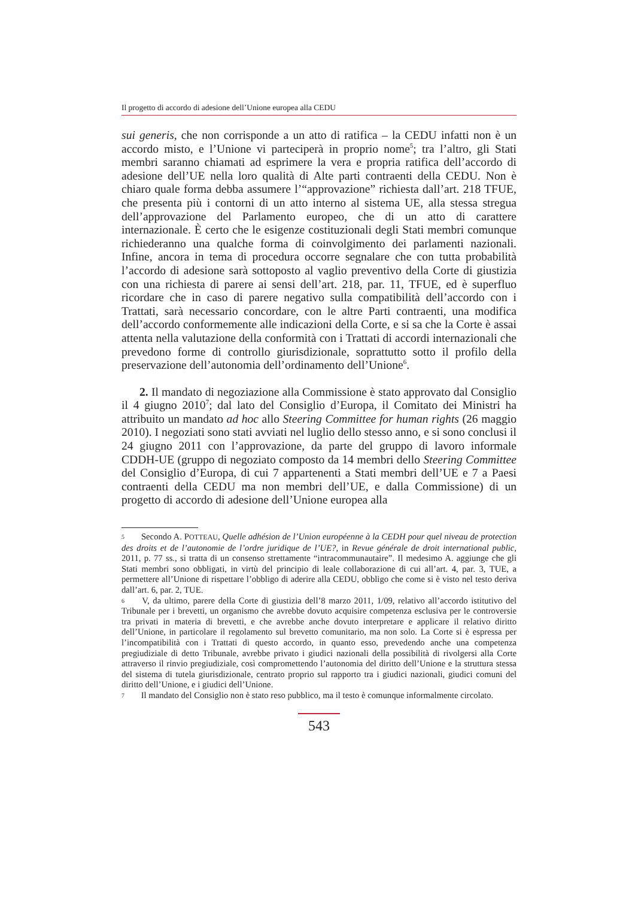Il progetto di accordo di adesione dell’Unione europea alla CEDU
sui generis, che non corrisponde a un atto di ratifica – la CEDU infatti non è un accordo misto, e l’Unione vi parteciperà in proprio nome<sup>5</sup>; tra l’altro, gli Stati membri saranno chiamati ad esprimere la vera e propria ratifica dell’accordo di adesione dell’UE nella loro qualità di Alte parti contraenti della CEDU. Non è chiaro quale forma debba assumere l’“approvazione” richiesta dall’art. 218 TFUE, che presenta più i contorni di un atto interno al sistema UE, alla stessa stregua dell’approvazione del Parlamento europeo, che di un atto di carattere internazionale. È certo che le esigenze costituzionali degli Stati membri comunque richiederanno una qualche forma di coinvolgimento dei parlamenti nazionali. Infine, ancora in tema di procedura occorre segnalare che con tutta probabilità l’accordo di adesione sarà sottoposto al vaglio preventivo della Corte di giustizia con una richiesta di parere ai sensi dell’art. 218, par. 11, TFUE, ed è superfluo ricordare che in caso di parere negativo sulla compatibilità dell’accordo con i Trattati, sarà necessario concordare, con le altre Parti contraenti, una modifica dell’accordo conformemente alle indicazioni della Corte, e si sa che la Corte è assai attenta nella valutazione della conformità con i Trattati di accordi internazionali che prevedono forme di controllo giurisdizionale, soprattutto sotto il profilo della preservazione dell’autonomia dell’ordinamento dell’Unione<sup>6</sup>.
2. Il mandato di negoziazione alla Commissione è stato approvato dal Consiglio il 4 giugno 2010<sup>7</sup>; dal lato del Consiglio d’Europa, il Comitato dei Ministri ha attribuito un mandato ad hoc allo Steering Committee for human rights (26 maggio 2010). I negoziati sono stati avviati nel luglio dello stesso anno, e si sono conclusi il 24 giugno 2011 con l’approvazione, da parte del gruppo di lavoro informale CDDH-UE (gruppo di negoziato composto da 14 membri dello Steering Committee del Consiglio d’Europa, di cui 7 appartenenti a Stati membri dell’UE e 7 a Paesi contraenti della CEDU ma non membri dell’UE, e dalla Commissione) di un progetto di accordo di adesione dell’Unione europea alla
5 Secondo A. POTTEAU, Quelle adhésion de l’Union européenne à la CEDH pour quel niveau de protection des droits et de l’autonomie de l’ordre juridique de l’UE?, in Revue générale de droit international public, 2011, p. 77 ss., si tratta di un consenso strettamente “intracommunautaire”. Il medesimo A. aggiunge che gli Stati membri sono obbligati, in virtù del principio di leale collaborazione di cui all’art. 4, par. 3, TUE, a permettere all’Unione di rispettare l’obbligo di aderire alla CEDU, obbligo che come si è visto nel testo deriva dall’art. 6, par. 2, TUE.
6 V, da ultimo, parere della Corte di giustizia dell’8 marzo 2011, 1/09, relativo all’accordo istitutivo del Tribunale per i brevetti, un organismo che avrebbe dovuto acquisire competenza esclusiva per le controversie tra privati in materia di brevetti, e che avrebbe anche dovuto interpretare e applicare il relativo diritto dell’Unione, in particolare il regolamento sul brevetto comunitario, ma non solo. La Corte si è espressa per l’incompatibilità con i Trattati di questo accordo, in quanto esso, prevedendo anche una competenza pregiudiziale di detto Tribunale, avrebbe privato i giudici nazionali della possibilità di rivolgersi alla Corte attraverso il rinvio pregiudiziale, così compromettendo l’autonomia del diritto dell’Unione e la struttura stessa del sistema di tutela giurisdizionale, centrato proprio sul rapporto tra i giudici nazionali, giudici comuni del diritto dell’Unione, e i giudici dell’Unione.
7 Il mandato del Consiglio non è stato reso pubblico, ma il testo è comunque informalmente circolato.
543